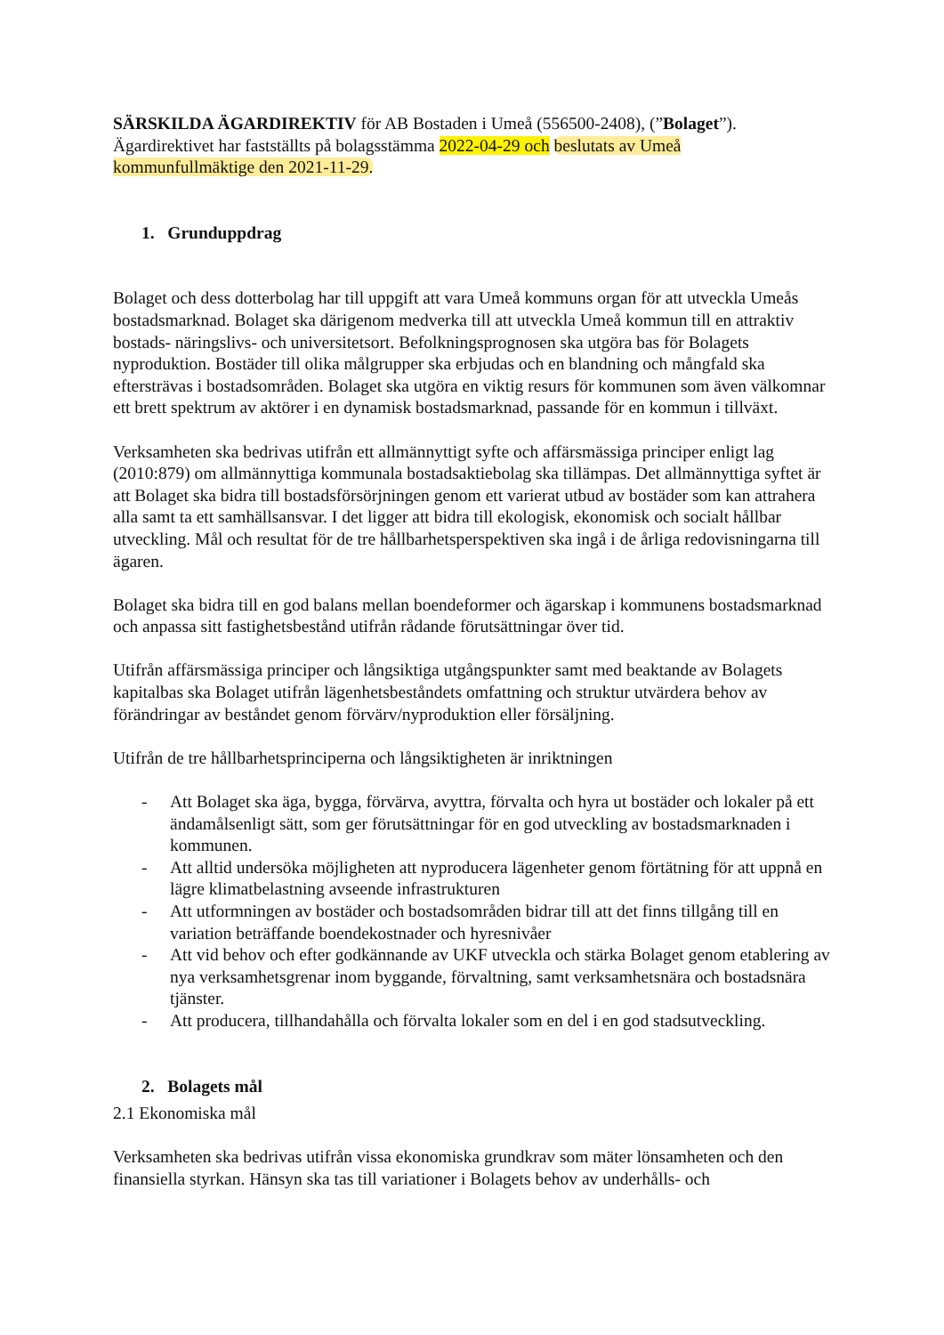SÄRSKILDA ÄGARDIREKTIV för AB Bostaden i Umeå (556500-2408), (”Bolaget”).
Ägardirektivet har fastställts på bolagsstämma 2022-04-29 och beslutats av Umeå
kommunfullmäktige den 2021-11-29.
1. Grunduppdrag
Bolaget och dess dotterbolag har till uppgift att vara Umeå kommuns organ för att utveckla Umeås bostadsmarknad. Bolaget ska därigenom medverka till att utveckla Umeå kommun till en attraktiv bostads- näringslivs- och universitetsort. Befolkningsprognosen ska utgöra bas för Bolagets nyproduktion. Bostäder till olika målgrupper ska erbjudas och en blandning och mångfald ska eftersträvas i bostadsområden. Bolaget ska utgöra en viktig resurs för kommunen som även välkomnar ett brett spektrum av aktörer i en dynamisk bostadsmarknad, passande för en kommun i tillväxt.
Verksamheten ska bedrivas utifrån ett allmännyttigt syfte och affärsmässiga principer enligt lag (2010:879) om allmännyttiga kommunala bostadsaktiebolag ska tillämpas. Det allmännyttiga syftet är att Bolaget ska bidra till bostadsförsörjningen genom ett varierat utbud av bostäder som kan attrahera alla samt ta ett samhällsansvar. I det ligger att bidra till ekologisk, ekonomisk och socialt hållbar utveckling. Mål och resultat för de tre hållbarhetsperspektiven ska ingå i de årliga redovisningarna till ägaren.
Bolaget ska bidra till en god balans mellan boendeformer och ägarskap i kommunens bostadsmarknad och anpassa sitt fastighetsbestånd utifrån rådande förutsättningar över tid.
Utifrån affärsmässiga principer och långsiktiga utgångspunkter samt med beaktande av Bolagets kapitalbas ska Bolaget utifrån lägenhetsbeståndets omfattning och struktur utvärdera behov av förändringar av beståndet genom förvärv/nyproduktion eller försäljning.
Utifrån de tre hållbarhetsprinciperna och långsiktigheten är inriktningen
- Att Bolaget ska äga, bygga, förvärva, avyttra, förvalta och hyra ut bostäder och lokaler på ett ändamålsenligt sätt, som ger förutsättningar för en god utveckling av bostadsmarknaden i kommunen.
- Att alltid undersöka möjligheten att nyproducera lägenheter genom förtätning för att uppnå en lägre klimatbelastning avseende infrastrukturen
- Att utformningen av bostäder och bostadsområden bidrar till att det finns tillgång till en variation beträffande boendekostnader och hyresnivåer
- Att vid behov och efter godkännande av UKF utveckla och stärka Bolaget genom etablering av nya verksamhetsgrenar inom byggande, förvaltning, samt verksamhetsnära och bostadsnära tjänster.
- Att producera, tillhandahålla och förvalta lokaler som en del i en god stadsutveckling.
2. Bolagets mål
2.1 Ekonomiska mål
Verksamheten ska bedrivas utifrån vissa ekonomiska grundkrav som mäter lönsamheten och den finansiella styrkan. Hänsyn ska tas till variationer i Bolagets behov av underhålls- och